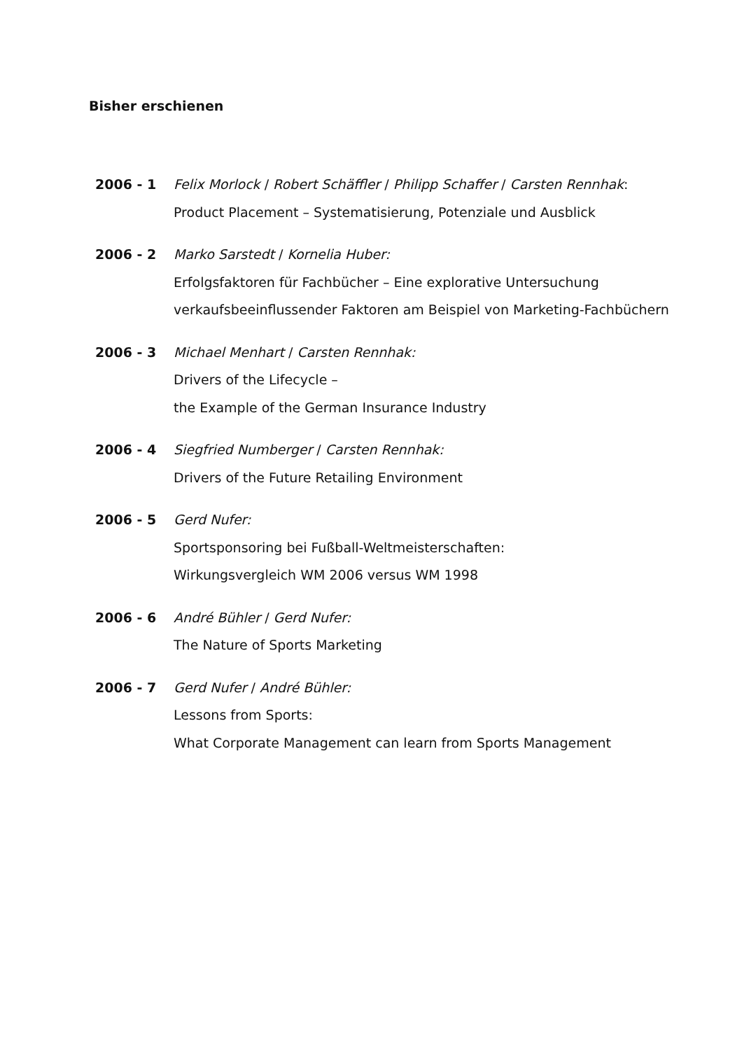Bisher erschienen
2006 - 1 Felix Morlock / Robert Schäffler / Philipp Schaffer / Carsten Rennhak:
Product Placement – Systematisierung, Potenziale und Ausblick
2006 - 2 Marko Sarstedt / Kornelia Huber:
Erfolgsfaktoren für Fachbücher – Eine explorative Untersuchung verkaufsbeeinflussender Faktoren am Beispiel von Marketing-Fachbüchern
2006 - 3 Michael Menhart / Carsten Rennhak:
Drivers of the Lifecycle –
the Example of the German Insurance Industry
2006 - 4 Siegfried Numberger / Carsten Rennhak:
Drivers of the Future Retailing Environment
2006 - 5 Gerd Nufer:
Sportsponsoring bei Fußball-Weltmeisterschaften:
Wirkungsvergleich WM 2006 versus WM 1998
2006 - 6 André Bühler / Gerd Nufer:
The Nature of Sports Marketing
2006 - 7 Gerd Nufer / André Bühler:
Lessons from Sports:
What Corporate Management can learn from Sports Management